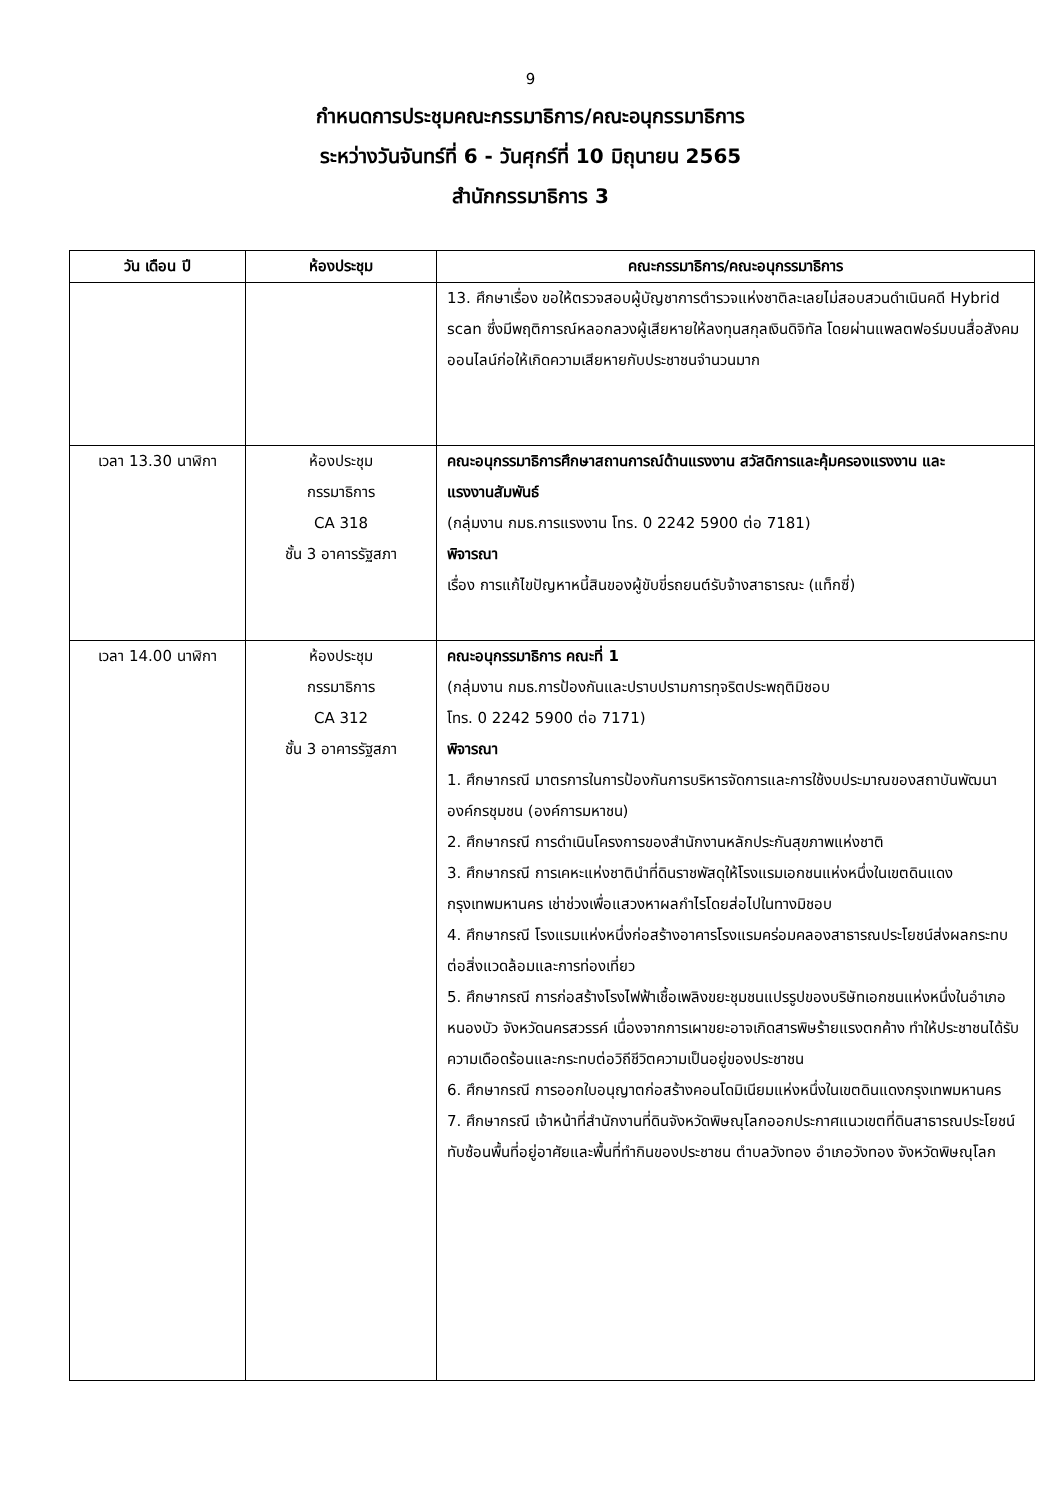9
กำหนดการประชุมคณะกรรมาธิการ/คณะอนุกรรมาธิการ
ระหว่างวันจันทร์ที่ 6 - วันศุกร์ที่ 10 มิถุนายน 2565
สำนักกรรมาธิการ 3
| วัน เดือน ปี | ห้องประชุม | คณะกรรมาธิการ/คณะอนุกรรมาธิการ |
| --- | --- | --- |
| | | 13. ศึกษาเรื่อง ขอให้ตรวจสอบผู้บัญชาการตำรวจแห่งชาติละเลยไม่สอบสวนดำเนินคดี Hybrid scan ซึ่งมีพฤติการณ์หลอกลวงผู้เสียหายให้ลงทุนสกุลเงินดิจิทัล โดยผ่านแพลตฟอร์มบนสื่อสังคมออนไลน์ก่อให้เกิดความเสียหายกับประชาชนจำนวนมาก |
| เวลา 13.30 นาฬิกา | ห้องประชุม กรรมาธิการ CA 318 ชั้น 3 อาคารรัฐสภา | คณะอนุกรรมาธิการศึกษาสถานการณ์ด้านแรงงาน สวัสดิการและคุ้มครองแรงงาน และแรงงานสัมพันธ์ (กลุ่มงาน กมธ.การแรงงาน โทร. 0 2242 5900 ต่อ 7181) พิจารณา เรื่อง การแก้ไขปัญหาหนี้สินของผู้ขับขี่รถยนต์รับจ้างสาธารณะ (แท็กซี่) |
| เวลา 14.00 นาฬิกา | ห้องประชุม กรรมาธิการ CA 312 ชั้น 3 อาคารรัฐสภา | คณะอนุกรรมาธิการ คณะที่ 1 (กลุ่มงาน กมธ.การป้องกันและปราบปรามการทุจริตประพฤติมิชอบ โทร. 0 2242 5900 ต่อ 7171) พิจารณา 1. ศึกษากรณี มาตรการในการป้องกันการบริหารจัดการและการใช้งบประมาณของสถาบันพัฒนาองค์กรชุมชน (องค์การมหาชน) 2. ศึกษากรณี การดำเนินโครงการของสำนักงานหลักประกันสุขภาพแห่งชาติ 3. ศึกษากรณี การเคหะแห่งชาตินำที่ดินราชพัสดุให้โรงแรมเอกชนแห่งหนึ่งในเขตดินแดง กรุงเทพมหานคร เช่าช่วงเพื่อแสวงหาผลกำไรโดยส่อไปในทางมิชอบ 4. ศึกษากรณี โรงแรมแห่งหนึ่งก่อสร้างอาคารโรงแรมคร่อมคลองสาธารณประโยชน์ส่งผลกระทบต่อสิ่งแวดล้อมและการท่องเที่ยว 5. ศึกษากรณี การก่อสร้างโรงไฟฟ้าเชื้อเพลิงขยะชุมชนแปรรูปของบริษัทเอกชนแห่งหนึ่งในอำเภอหนองบัว จังหวัดนครสวรรค์ เนื่องจากการเผาขยะอาจเกิดสารพิษร้ายแรงตกค้าง ทำให้ประชาชนได้รับความเดือดร้อนและกระทบต่อวิถีชีวิตความเป็นอยู่ของประชาชน 6. ศึกษากรณี การออกใบอนุญาตก่อสร้างคอนโดมิเนียมแห่งหนึ่งในเขตดินแดงกรุงเทพมหานคร 7. ศึกษากรณี เจ้าหน้าที่สำนักงานที่ดินจังหวัดพิษณุโลกออกประกาศแนวเขตที่ดินสาธารณประโยชน์ทับซ้อนพื้นที่อยู่อาศัยและพื้นที่ทำกินของประชาชน ตำบลวังทอง อำเภอวังทอง จังหวัดพิษณุโลก |